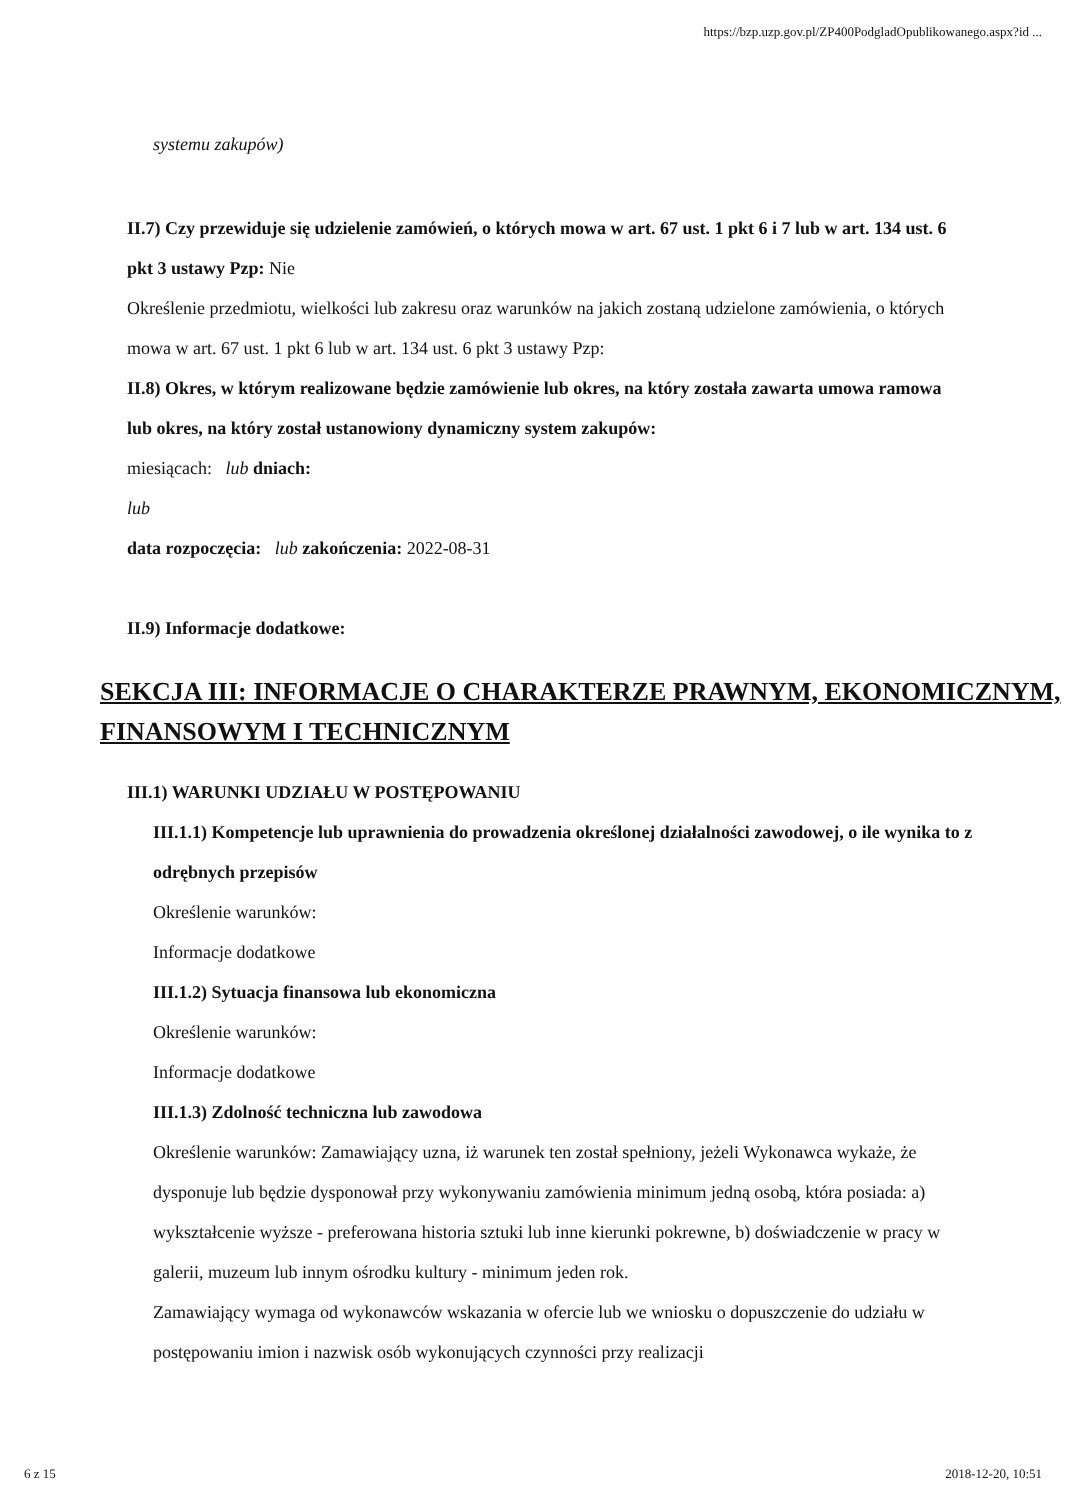https://bzp.uzp.gov.pl/ZP400PodgladOpublikowanego.aspx?id ...
systemu zakupów)
II.7) Czy przewiduje się udzielenie zamówień, o których mowa w art. 67 ust. 1 pkt 6 i 7 lub w art. 134 ust. 6 pkt 3 ustawy Pzp: Nie
Określenie przedmiotu, wielkości lub zakresu oraz warunków na jakich zostaną udzielone zamówienia, o których mowa w art. 67 ust. 1 pkt 6 lub w art. 134 ust. 6 pkt 3 ustawy Pzp:
II.8) Okres, w którym realizowane będzie zamówienie lub okres, na który została zawarta umowa ramowa lub okres, na który został ustanowiony dynamiczny system zakupów:
miesiącach: lub dniach:
lub
data rozpoczęcia: lub zakończenia: 2022-08-31
II.9) Informacje dodatkowe:
SEKCJA III: INFORMACJE O CHARAKTERZE PRAWNYM, EKONOMICZNYM, FINANSOWYM I TECHNICZNYM
III.1) WARUNKI UDZIAŁU W POSTĘPOWANIU
III.1.1) Kompetencje lub uprawnienia do prowadzenia określonej działalności zawodowej, o ile wynika to z odrębnych przepisów
Określenie warunków:
Informacje dodatkowe
III.1.2) Sytuacja finansowa lub ekonomiczna
Określenie warunków:
Informacje dodatkowe
III.1.3) Zdolność techniczna lub zawodowa
Określenie warunków: Zamawiający uzna, iż warunek ten został spełniony, jeżeli Wykonawca wykaże, że dysponuje lub będzie dysponował przy wykonywaniu zamówienia minimum jedną osobą, która posiada: a) wykształcenie wyższe - preferowana historia sztuki lub inne kierunki pokrewne, b) doświadczenie w pracy w galerii, muzeum lub innym ośrodku kultury - minimum jeden rok.
Zamawiający wymaga od wykonawców wskazania w ofercie lub we wniosku o dopuszczenie do udziału w postępowaniu imion i nazwisk osób wykonujących czynności przy realizacji
6 z 15 2018-12-20, 10:51